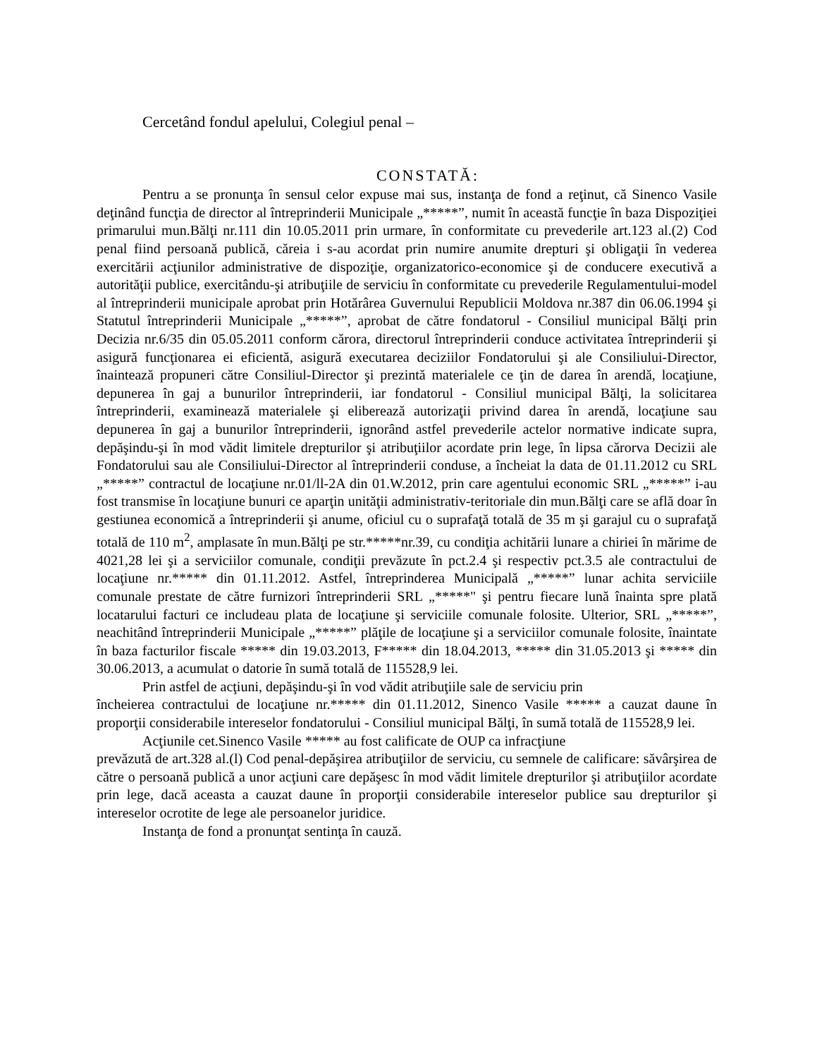Cercetând fondul apelului, Colegiul penal –
CONSTATĂ:
Pentru a se pronunţa în sensul celor expuse mai sus, instanţa de fond a reţinut, că Sinenco Vasile deţinând funcţia de director al întreprinderii Municipale „*****”, numit în această funcţie în baza Dispoziţiei primarului mun.Bălţi nr.111 din 10.05.2011 prin urmare, în conformitate cu prevederile art.123 al.(2) Cod penal fiind persoană publică, căreia i s-au acordat prin numire anumite drepturi şi obligaţii în vederea exercitării acţiunilor administrative de dispoziţie, organizatorico-economice şi de conducere executivă a autorităţii publice, exercitându-şi atribuţiile de serviciu în conformitate cu prevederile Regulamentului-model al întreprinderii municipale aprobat prin Hotărârea Guvernului Republicii Moldova nr.387 din 06.06.1994 şi Statutul întreprinderii Municipale „*****”, aprobat de către fondatorul - Consiliul municipal Bălţi prin Decizia nr.6/35 din 05.05.2011 conform cărora, directorul întreprinderii conduce activitatea întreprinderii şi asigură funcţionarea ei eficientă, asigură executarea deciziilor Fondatorului şi ale Consiliului-Director, înaintează propuneri către Consiliul-Director şi prezintă materialele ce ţin de darea în arendă, locaţiune, depunerea în gaj a bunurilor întreprinderii, iar fondatorul - Consiliul municipal Bălţi, la solicitarea întreprinderii, examinează materialele şi eliberează autorizaţii privind darea în arendă, locaţiune sau depunerea în gaj a bunurilor întreprinderii, ignorând astfel prevederile actelor normative indicate supra, depăşindu-şi în mod vădit limitele drepturilor şi atribuţiilor acordate prin lege, în lipsa cărorva Decizii ale Fondatorului sau ale Consiliului-Director al întreprinderii conduse, a încheiat la data de 01.11.2012 cu SRL „*****” contractul de locaţiune nr.01/ll-2A din 01.W.2012, prin care agentului economic SRL „*****” i-au fost transmise în locaţiune bunuri ce aparţin unităţii administrativ-teritoriale din mun.Bălţi care se află doar în gestiunea economică a întreprinderii şi anume, oficiul cu o suprafaţă totală de 35 m şi garajul cu o suprafaţă totală de 110 m<sup>2</sup>, amplasate în mun.Bălţi pe str.*****nr.39, cu condiţia achitării lunare a chiriei în mărime de 4021,28 lei şi a serviciilor comunale, condiţii prevăzute în pct.2.4 şi respectiv pct.3.5 ale contractului de locaţiune nr.***** din 01.11.2012. Astfel, întreprinderea Municipală „*****” lunar achita serviciile comunale prestate de către furnizori întreprinderii SRL „*****" şi pentru fiecare lună înainta spre plată locatarului facturi ce includeau plata de locaţiune şi serviciile comunale folosite. Ulterior, SRL „*****”, neachitând întreprinderii Municipale „*****” plăţile de locaţiune şi a serviciilor comunale folosite, înaintate în baza facturilor fiscale ***** din 19.03.2013, F***** din 18.04.2013, ***** din 31.05.2013 şi ***** din 30.06.2013, a acumulat o datorie în sumă totală de 115528,9 lei.
Prin astfel de acţiuni, depăşindu-şi în vod vădit atribuţiile sale de serviciu prin
încheierea contractului de locaţiune nr.***** din 01.11.2012, Sinenco Vasile ***** a cauzat daune în proporţii considerabile intereselor fondatorului - Consiliul municipal Bălţi, în sumă totală de 115528,9 lei.
Acţiunile cet.Sinenco Vasile ***** au fost calificate de OUP ca infracţiune
prevăzută de art.328 al.(l) Cod penal-depăşirea atribuţiilor de serviciu, cu semnele de calificare: săvârşirea de către o persoană publică a unor acţiuni care depăşesc în mod vădit limitele drepturilor şi atribuţiilor acordate prin lege, dacă aceasta a cauzat daune în proporţii considerabile intereselor publice sau drepturilor şi intereselor ocrotite de lege ale persoanelor juridice.
Instanţa de fond a pronunţat sentinţa în cauză.